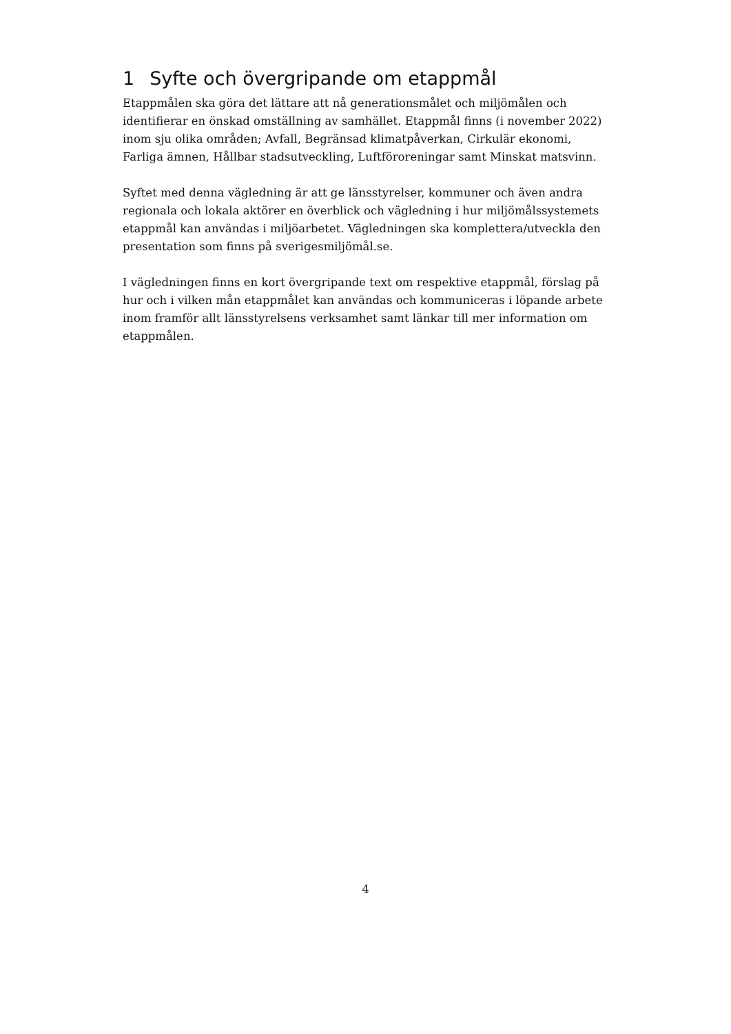1 Syfte och övergripande om etappmål
Etappmålen ska göra det lättare att nå generationsmålet och miljömålen och identifierar en önskad omställning av samhället. Etappmål finns (i november 2022) inom sju olika områden; Avfall, Begränsad klimatpåverkan, Cirkulär ekonomi, Farliga ämnen, Hållbar stadsutveckling, Luftföroreningar samt Minskat matsvinn.
Syftet med denna vägledning är att ge länsstyrelser, kommuner och även andra regionala och lokala aktörer en överblick och vägledning i hur miljömålssystemets etappmål kan användas i miljöarbetet. Vägledningen ska komplettera/utveckla den presentation som finns på sverigesmiljömål.se.
I vägledningen finns en kort övergripande text om respektive etappmål, förslag på hur och i vilken mån etappmålet kan användas och kommuniceras i löpande arbete inom framför allt länsstyrelsens verksamhet samt länkar till mer information om etappmålen.
4